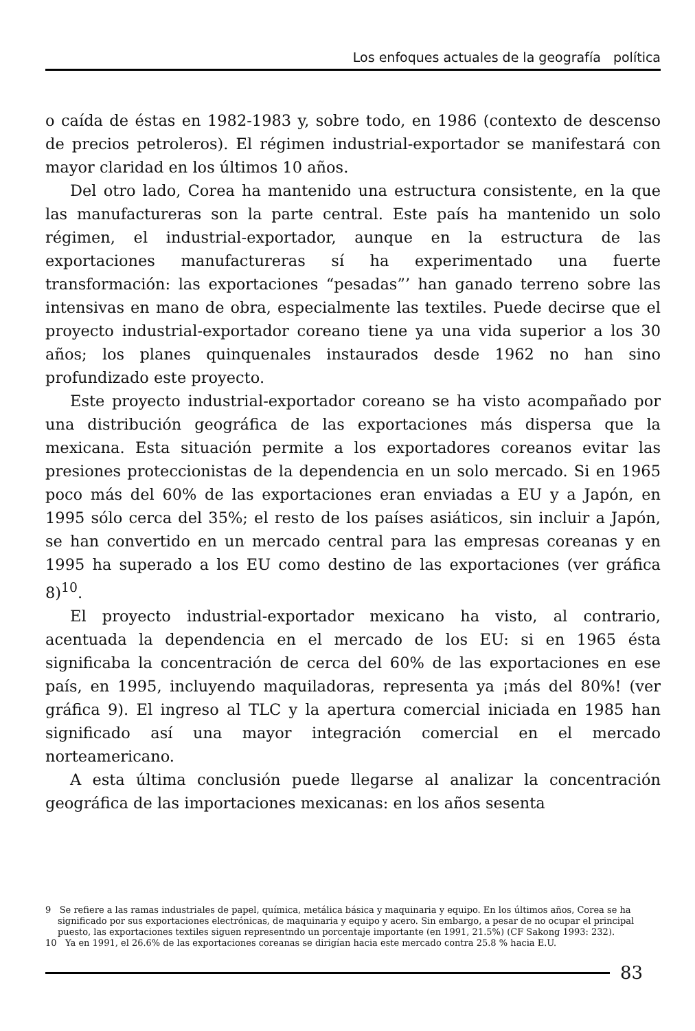Los enfoques actuales de la geografía política
o caída de éstas en 1982-1983 y, sobre todo, en 1986 (contexto de descenso de precios petroleros). El régimen industrial-exportador se manifestará con mayor claridad en los últimos 10 años.
Del otro lado, Corea ha mantenido una estructura consistente, en la que las manufactureras son la parte central. Este país ha mantenido un solo régimen, el industrial-exportador, aunque en la estructura de las exportaciones manufactureras sí ha experimentado una fuerte transformación: las exportaciones “pesadas”’ han ganado terreno sobre las intensivas en mano de obra, especialmente las textiles. Puede decirse que el proyecto industrial-exportador coreano tiene ya una vida superior a los 30 años; los planes quinquenales instaurados desde 1962 no han sino profundizado este proyecto.
Este proyecto industrial-exportador coreano se ha visto acompañado por una distribución geográfica de las exportaciones más dispersa que la mexicana. Esta situación permite a los exportadores coreanos evitar las presiones proteccionistas de la dependencia en un solo mercado. Si en 1965 poco más del 60% de las exportaciones eran enviadas a EU y a Japón, en 1995 sólo cerca del 35%; el resto de los países asiáticos, sin incluir a Japón, se han convertido en un mercado central para las empresas coreanas y en 1995 ha superado a los EU como destino de las exportaciones (ver gráfica 8)<sup>10</sup>.
El proyecto industrial-exportador mexicano ha visto, al contrario, acentuada la dependencia en el mercado de los EU: si en 1965 ésta significaba la concentración de cerca del 60% de las exportaciones en ese país, en 1995, incluyendo maquiladoras, representa ya ¡más del 80%! (ver gráfica 9). El ingreso al TLC y la apertura comercial iniciada en 1985 han significado así una mayor integración comercial en el mercado norteamericano.
A esta última conclusión puede llegarse al analizar la concentración geográfica de las importaciones mexicanas: en los años sesenta
9 Se refiere a las ramas industriales de papel, química, metálica básica y maquinaria y equipo. En los últimos años, Corea se ha significado por sus exportaciones electrónicas, de maquinaria y equipo y acero. Sin embargo, a pesar de no ocupar el principal puesto, las exportaciones textiles siguen representndo un porcentaje importante (en 1991, 21.5%) (CF Sakong 1993: 232).
10 Ya en 1991, el 26.6% de las exportaciones coreanas se dirigían hacia este mercado contra 25.8 % hacia E.U.
83